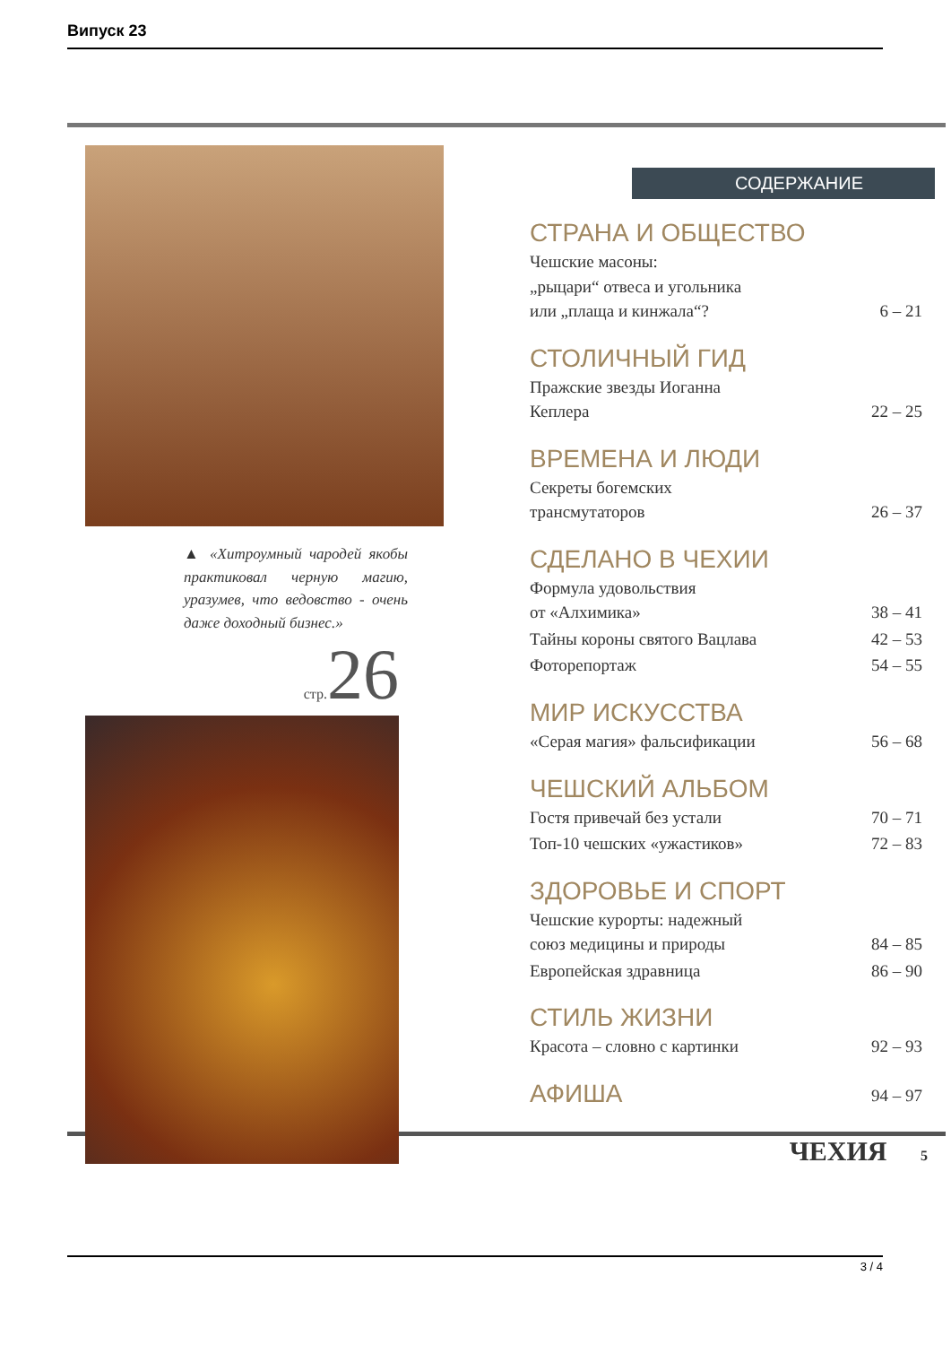Випуск 23
▲ «Хитроумный чародей якобы практиковал черную магию, уразумев, что ведовство - очень даже доходный бизнес.»
стр.26
СОДЕРЖАНИЕ
| СТРАНА И ОБЩЕСТВО | |
| --- | --- |
| Чешские масоны: „рыцари“ отвеса и угольника или „плаща и кинжала“? | 6 – 21 |
| СТОЛИЧНЫЙ ГИД | |
| Пражские звезды Иоганна Кеплера | 22 – 25 |
| ВРЕМЕНА И ЛЮДИ | |
| Секреты богемских трансмутаторов | 26 – 37 |
| СДЕЛАНО В ЧЕХИИ | |
| Формула удовольствия от «Алхимика» | 38 – 41 |
| Тайны короны святого Вацлава | 42 – 53 |
| Фоторепортаж | 54 – 55 |
| МИР ИСКУССТВА | |
| «Серая магия» фальсификации | 56 – 68 |
| ЧЕШСКИЙ АЛЬБОМ | |
| Гостя привечай без устали | 70 – 71 |
| Топ-10 чешских «ужастиков» | 72 – 83 |
| ЗДОРОВЬЕ И СПОРТ | |
| Чешские курорты: надежный союз медицины и природы | 84 – 85 |
| Европейская здравница | 86 – 90 |
| СТИЛЬ ЖИЗНИ | |
| Красота – словно с картинки | 92 – 93 |
| АФИША | 94 – 97 |
ЧЕХИЯ 5
3 / 4